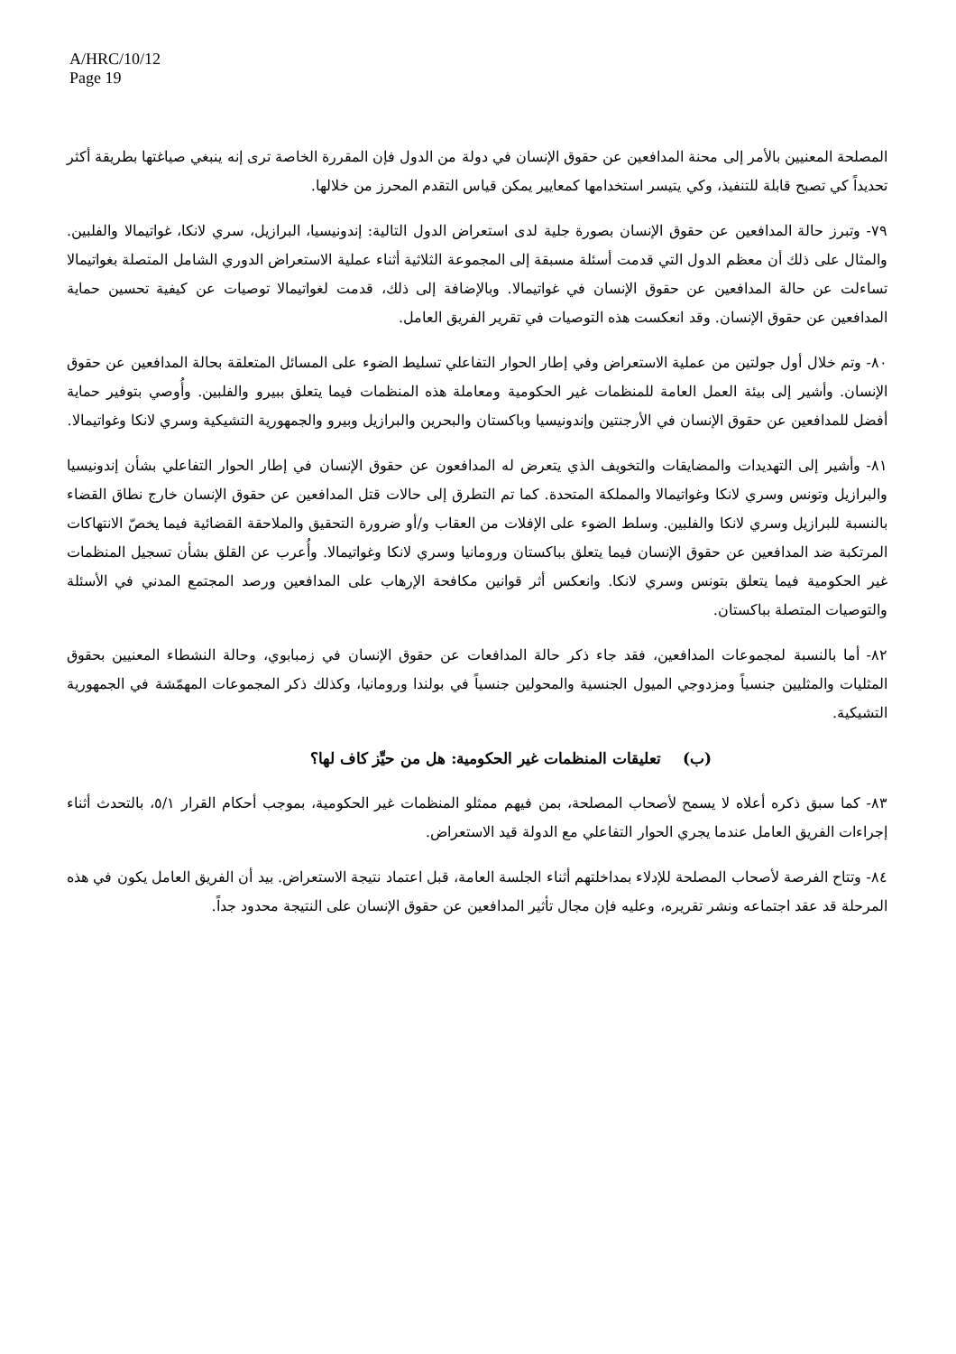A/HRC/10/12
Page 19
المصلحة المعنيين بالأمر إلى محنة المدافعين عن حقوق الإنسان في دولة من الدول فإن المقررة الخاصة ترى إنه ينبغي صياغتها بطريقة أكثر تحديداً كي تصبح قابلة للتنفيذ، وكي يتيسر استخدامها كمعايير يمكن قياس التقدم المحرز من خلالها.
٧٩- وتبرز حالة المدافعين عن حقوق الإنسان بصورة جلية لدى استعراض الدول التالية: إندونيسيا، البرازيل، سري لانكا، غواتيمالا والفلبين. والمثال على ذلك أن معظم الدول التي قدمت أسئلة مسبقة إلى المجموعة الثلاثية أثناء عملية الاستعراض الدوري الشامل المتصلة بغواتيمالا تساءلت عن حالة المدافعين عن حقوق الإنسان في غواتيمالا. وبالإضافة إلى ذلك، قدمت لغواتيمالا توصيات عن كيفية تحسين حماية المدافعين عن حقوق الإنسان. وقد انعكست هذه التوصيات في تقرير الفريق العامل.
٨٠- وتم خلال أول جولتين من عملية الاستعراض وفي إطار الحوار التفاعلي تسليط الضوء على المسائل المتعلقة بحالة المدافعين عن حقوق الإنسان. وأشير إلى بيئة العمل العامة للمنظمات غير الحكومية ومعاملة هذه المنظمات فيما يتعلق ببيرو والفلبين. وأُوصي بتوفير حماية أفضل للمدافعين عن حقوق الإنسان في الأرجنتين وإندونيسيا وباكستان والبحرين والبرازيل وبيرو والجمهورية التشيكية وسري لانكا وغواتيمالا.
٨١- وأشير إلى التهديدات والمضايقات والتخويف الذي يتعرض له المدافعون عن حقوق الإنسان في إطار الحوار التفاعلي بشأن إندونيسيا والبرازيل وتونس وسري لانكا وغواتيمالا والمملكة المتحدة. كما تم التطرق إلى حالات قتل المدافعين عن حقوق الإنسان خارج نطاق القضاء بالنسبة للبرازيل وسري لانكا والفلبين. وسلط الضوء على الإفلات من العقاب و/أو ضرورة التحقيق والملاحقة القضائية فيما يخصّ الانتهاكات المرتكبة ضد المدافعين عن حقوق الإنسان فيما يتعلق بباكستان ورومانيا وسري لانكا وغواتيمالا. وأُعرب عن القلق بشأن تسجيل المنظمات غير الحكومية فيما يتعلق بتونس وسري لانكا. وانعكس أثر قوانين مكافحة الإرهاب على المدافعين ورصد المجتمع المدني في الأسئلة والتوصيات المتصلة بباكستان.
٨٢- أما بالنسبة لمجموعات المدافعين، فقد جاء ذكر حالة المدافعات عن حقوق الإنسان في زمبابوي، وحالة النشطاء المعنيين بحقوق المثليات والمثليين جنسياً ومزدوجي الميول الجنسية والمحولين جنسياً في بولندا ورومانيا، وكذلك ذكر المجموعات المهمّشة في الجمهورية التشيكية.
(ب) تعليقات المنظمات غير الحكومية: هل من حيِّز كاف لها؟
٨٣- كما سبق ذكره أعلاه لا يسمح لأصحاب المصلحة، بمن فيهم ممثلو المنظمات غير الحكومية، بموجب أحكام القرار ٥/١، بالتحدث أثناء إجراءات الفريق العامل عندما يجري الحوار التفاعلي مع الدولة قيد الاستعراض.
٨٤- وتتاح الفرصة لأصحاب المصلحة للإدلاء بمداخلتهم أثناء الجلسة العامة، قبل اعتماد نتيجة الاستعراض. بيد أن الفريق العامل يكون في هذه المرحلة قد عقد اجتماعه ونشر تقريره، وعليه فإن مجال تأثير المدافعين عن حقوق الإنسان على النتيجة محدود جداً.